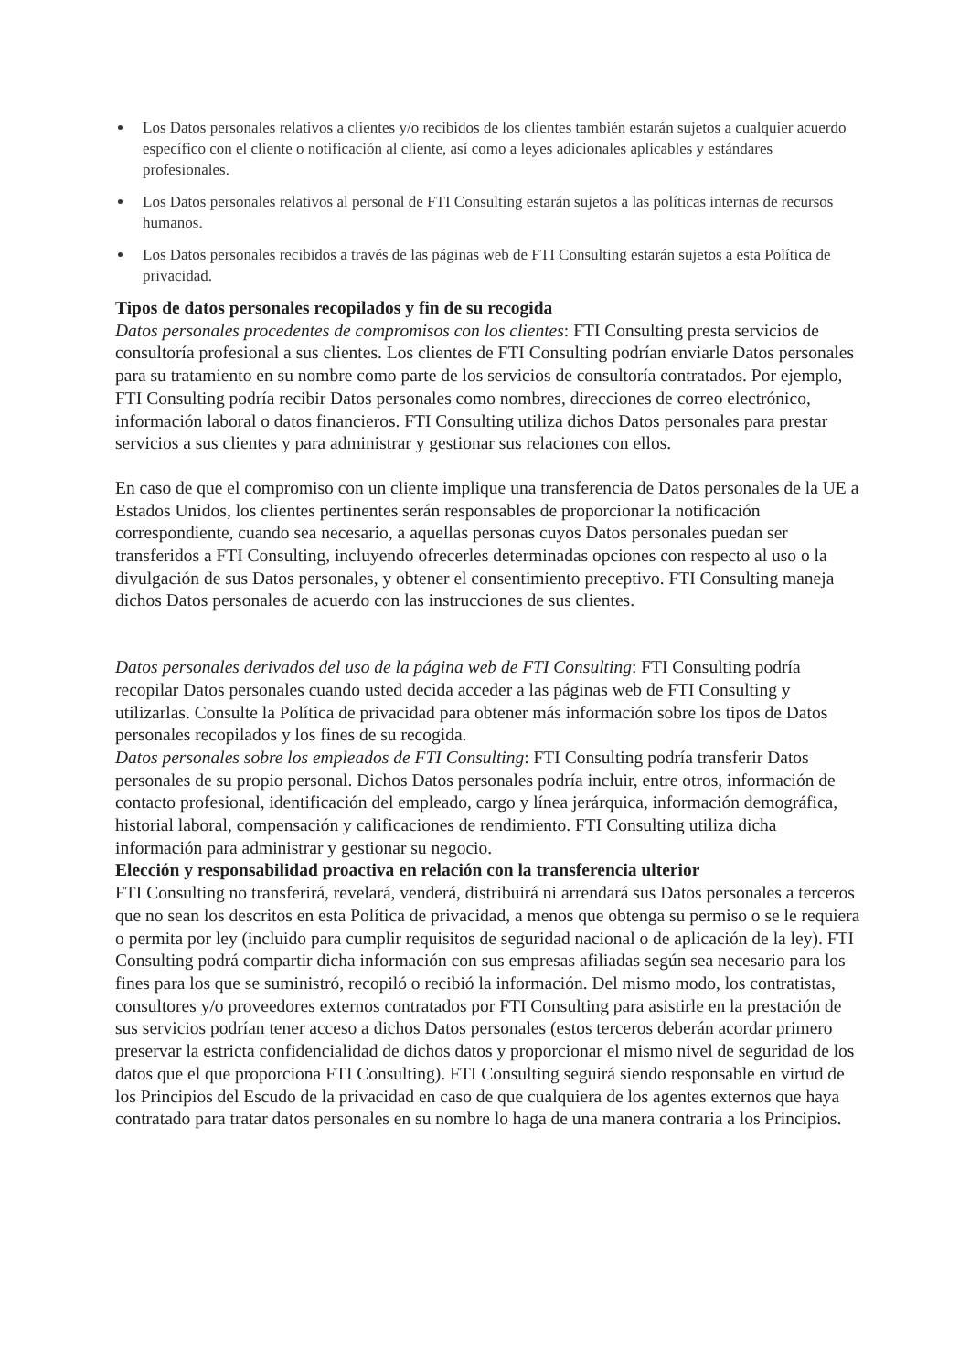Los Datos personales relativos a clientes y/o recibidos de los clientes también estarán sujetos a cualquier acuerdo específico con el cliente o notificación al cliente, así como a leyes adicionales aplicables y estándares profesionales.
Los Datos personales relativos al personal de FTI Consulting estarán sujetos a las políticas internas de recursos humanos.
Los Datos personales recibidos a través de las páginas web de FTI Consulting estarán sujetos a esta Política de privacidad.
Tipos de datos personales recopilados y fin de su recogida
Datos personales procedentes de compromisos con los clientes: FTI Consulting presta servicios de consultoría profesional a sus clientes. Los clientes de FTI Consulting podrían enviarle Datos personales para su tratamiento en su nombre como parte de los servicios de consultoría contratados. Por ejemplo, FTI Consulting podría recibir Datos personales como nombres, direcciones de correo electrónico, información laboral o datos financieros. FTI Consulting utiliza dichos Datos personales para prestar servicios a sus clientes y para administrar y gestionar sus relaciones con ellos.
En caso de que el compromiso con un cliente implique una transferencia de Datos personales de la UE a Estados Unidos, los clientes pertinentes serán responsables de proporcionar la notificación correspondiente, cuando sea necesario, a aquellas personas cuyos Datos personales puedan ser transferidos a FTI Consulting, incluyendo ofrecerles determinadas opciones con respecto al uso o la divulgación de sus Datos personales, y obtener el consentimiento preceptivo. FTI Consulting maneja dichos Datos personales de acuerdo con las instrucciones de sus clientes.
Datos personales derivados del uso de la página web de FTI Consulting: FTI Consulting podría recopilar Datos personales cuando usted decida acceder a las páginas web de FTI Consulting y utilizarlas. Consulte la Política de privacidad para obtener más información sobre los tipos de Datos personales recopilados y los fines de su recogida.
Datos personales sobre los empleados de FTI Consulting: FTI Consulting podría transferir Datos personales de su propio personal. Dichos Datos personales podría incluir, entre otros, información de contacto profesional, identificación del empleado, cargo y línea jerárquica, información demográfica, historial laboral, compensación y calificaciones de rendimiento. FTI Consulting utiliza dicha información para administrar y gestionar su negocio.
Elección y responsabilidad proactiva en relación con la transferencia ulterior
FTI Consulting no transferirá, revelará, venderá, distribuirá ni arrendará sus Datos personales a terceros que no sean los descritos en esta Política de privacidad, a menos que obtenga su permiso o se le requiera o permita por ley (incluido para cumplir requisitos de seguridad nacional o de aplicación de la ley). FTI Consulting podrá compartir dicha información con sus empresas afiliadas según sea necesario para los fines para los que se suministró, recopiló o recibió la información. Del mismo modo, los contratistas, consultores y/o proveedores externos contratados por FTI Consulting para asistirle en la prestación de sus servicios podrían tener acceso a dichos Datos personales (estos terceros deberán acordar primero preservar la estricta confidencialidad de dichos datos y proporcionar el mismo nivel de seguridad de los datos que el que proporciona FTI Consulting). FTI Consulting seguirá siendo responsable en virtud de los Principios del Escudo de la privacidad en caso de que cualquiera de los agentes externos que haya contratado para tratar datos personales en su nombre lo haga de una manera contraria a los Principios.